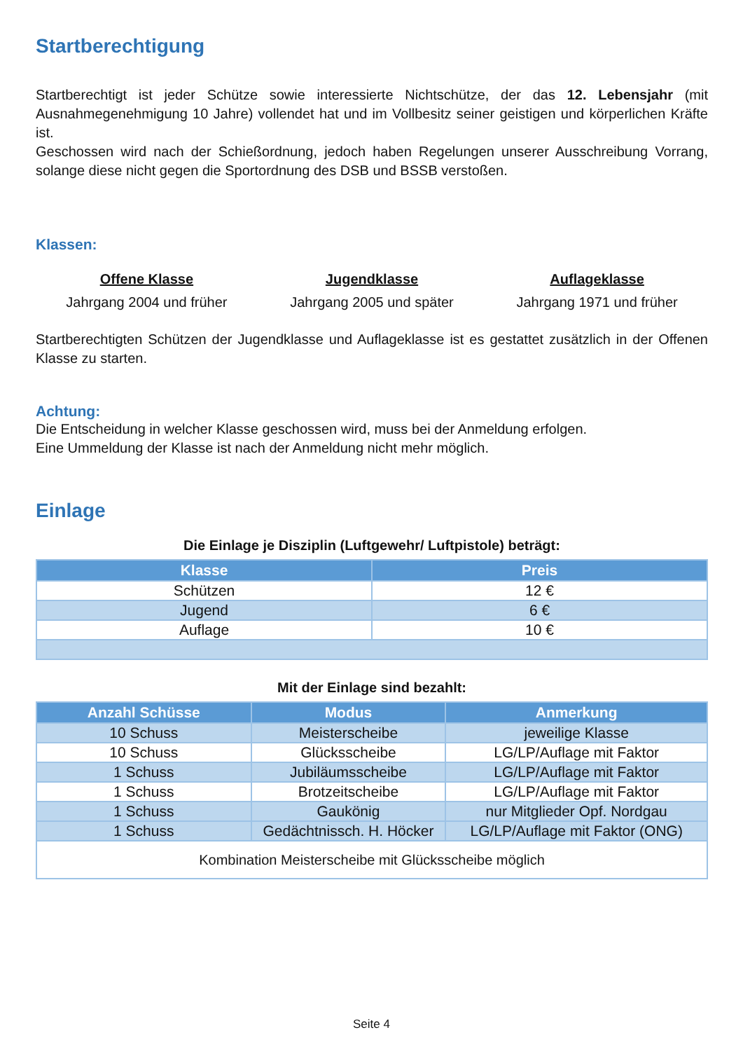Startberechtigung
Startberechtigt ist jeder Schütze sowie interessierte Nichtschütze, der das 12. Lebensjahr (mit Ausnahmegenehmigung 10 Jahre) vollendet hat und im Vollbesitz seiner geistigen und körperlichen Kräfte ist.
Geschossen wird nach der Schießordnung, jedoch haben Regelungen unserer Ausschreibung Vorrang, solange diese nicht gegen die Sportordnung des DSB und BSSB verstoßen.
Klassen:
Offene Klasse
Jahrgang 2004 und früher
Jugendklasse
Jahrgang 2005 und später
Auflageklasse
Jahrgang 1971 und früher
Startberechtigten Schützen der Jugendklasse und Auflageklasse ist es gestattet zusätzlich in der Offenen Klasse zu starten.
Achtung:
Die Entscheidung in welcher Klasse geschossen wird, muss bei der Anmeldung erfolgen.
Eine Ummeldung der Klasse ist nach der Anmeldung nicht mehr möglich.
Einlage
Die Einlage je Disziplin (Luftgewehr/ Luftpistole) beträgt:
| Klasse | Preis |
| --- | --- |
| Schützen | 12 € |
| Jugend | 6 € |
| Auflage | 10 € |
Mit der Einlage sind bezahlt:
| Anzahl Schüsse | Modus | Anmerkung |
| --- | --- | --- |
| 10 Schuss | Meisterscheibe | jeweilige Klasse |
| 10 Schuss | Glücksscheibe | LG/LP/Auflage mit Faktor |
| 1 Schuss | Jubiläumsscheibe | LG/LP/Auflage mit Faktor |
| 1 Schuss | Brotzeitscheibe | LG/LP/Auflage mit Faktor |
| 1 Schuss | Gaukönig | nur Mitglieder Opf. Nordgau |
| 1 Schuss | Gedächtnissch. H. Höcker | LG/LP/Auflage mit Faktor (ONG) |
| Kombination Meisterscheibe mit Glücksscheibe möglich | | |
Seite 4